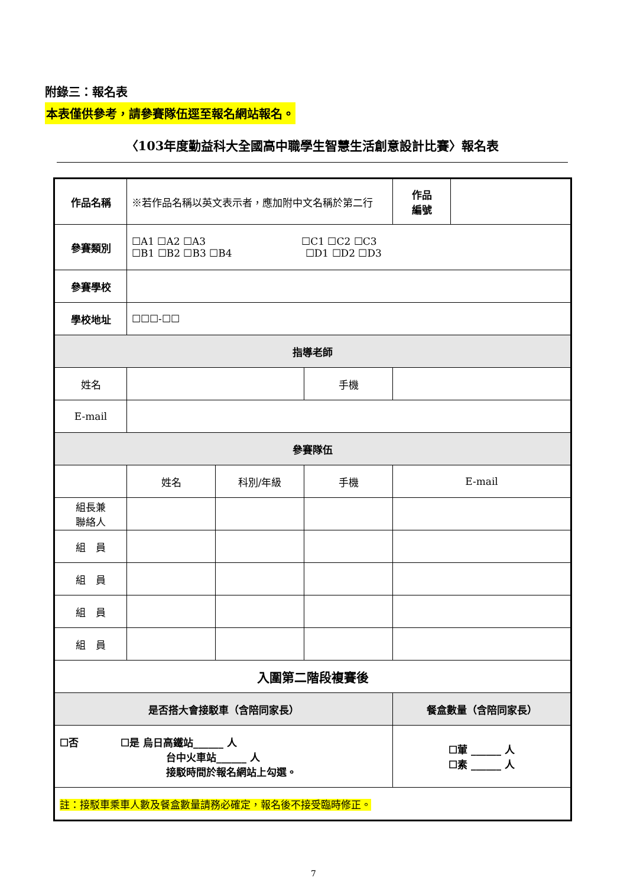附錄三：報名表
本表僅供參考，請參賽隊伍逕至報名網站報名。
〈103年度勤益科大全國高中職學生智慧生活創意設計比賽〉報名表
| 作品名稱 | ※若作品名稱以英文表示者，應加附中文名稱於第二行 | | | 作品 編號 | |
| 參賽類別 | ☐A1 ☐A2 ☐A3 ☐C1 ☐C2 ☐C3 ☐B1 ☐B2 ☐B3 ☐B4 ☐D1 ☐D2 ☐D3 | | | | |
| 參賽學校 | | | | | |
| 學校地址 | ☐☐☐-☐☐ | | | | |
| 指導老師 | | | | | |
| 姓名 | | | 手機 | | |
| E-mail | | | | | |
| 參賽隊伍 | | | | | |
| | 姓名 | 科別/年級 | 手機 | E-mail | |
| 組長兼 聯絡人 | | | | | |
| 組 員 | | | | | |
| 組 員 | | | | | |
| 組 員 | | | | | |
| 組 員 | | | | | |
| 入圍第二階段複賽後 | | | | | |
| 是否搭大會接駁車（含陪同家長） | | | | 餐盒數量（含陪同家長） | |
| ☐否 ☐是 烏日高鐵站______ 人 台中火車站______ 人 接駁時間於報名網站上勾選。 | | | | ☐葷 ______ 人 ☐素 ______ 人 | |
| 註：接駁車乘車人數及餐盒數量請務必確定，報名後不接受臨時修正。 | | | | | |
7